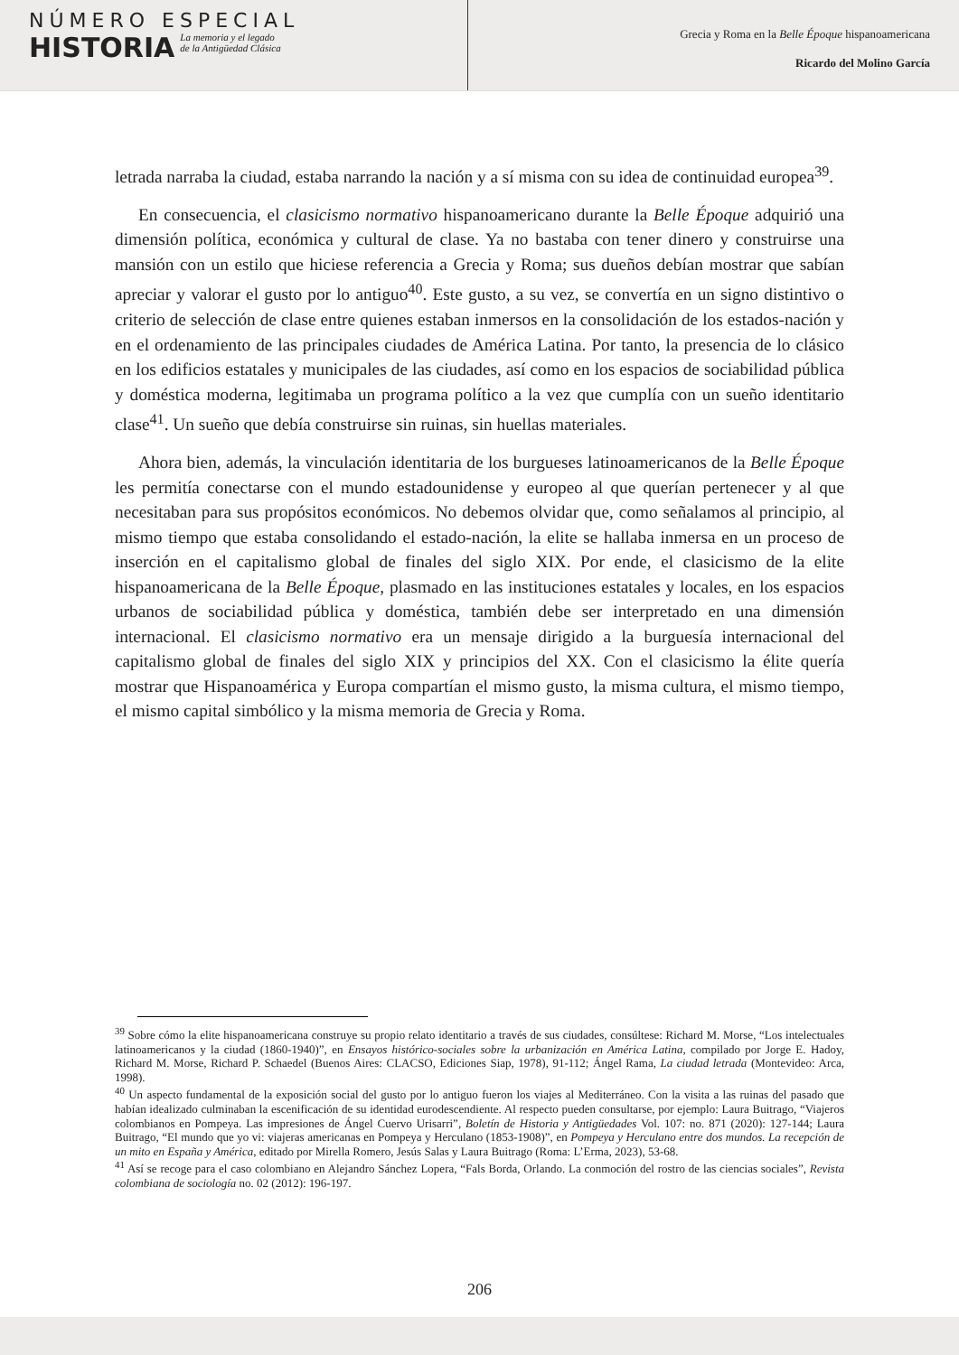NÚMERO ESPECIAL
HISTORIA
La memoria y el legado
de la Antigüedad Clásica
Grecia y Roma en la Belle Époque hispanoamericana
Ricardo del Molino García
letrada narraba la ciudad, estaba narrando la nación y a sí misma con su idea de continuidad europea<sup>39</sup>.
En consecuencia, el clasicismo normativo hispanoamericano durante la Belle Époque adquirió una dimensión política, económica y cultural de clase. Ya no bastaba con tener dinero y construirse una mansión con un estilo que hiciese referencia a Grecia y Roma; sus dueños debían mostrar que sabían apreciar y valorar el gusto por lo antiguo<sup>40</sup>. Este gusto, a su vez, se convertía en un signo distintivo o criterio de selección de clase entre quienes estaban inmersos en la consolidación de los estados-nación y en el ordenamiento de las principales ciudades de América Latina. Por tanto, la presencia de lo clásico en los edificios estatales y municipales de las ciudades, así como en los espacios de sociabilidad pública y doméstica moderna, legitimaba un programa político a la vez que cumplía con un sueño identitario clase<sup>41</sup>. Un sueño que debía construirse sin ruinas, sin huellas materiales.
Ahora bien, además, la vinculación identitaria de los burgueses latinoamericanos de la Belle Époque les permitía conectarse con el mundo estadounidense y europeo al que querían pertenecer y al que necesitaban para sus propósitos económicos. No debemos olvidar que, como señalamos al principio, al mismo tiempo que estaba consolidando el estado-nación, la elite se hallaba inmersa en un proceso de inserción en el capitalismo global de finales del siglo XIX. Por ende, el clasicismo de la elite hispanoamericana de la Belle Époque, plasmado en las instituciones estatales y locales, en los espacios urbanos de sociabilidad pública y doméstica, también debe ser interpretado en una dimensión internacional. El clasicismo normativo era un mensaje dirigido a la burguesía internacional del capitalismo global de finales del siglo XIX y principios del XX. Con el clasicismo la élite quería mostrar que Hispanoamérica y Europa compartían el mismo gusto, la misma cultura, el mismo tiempo, el mismo capital simbólico y la misma memoria de Grecia y Roma.
<sup>39</sup> Sobre cómo la elite hispanoamericana construye su propio relato identitario a través de sus ciudades, consúltese: Richard M. Morse, “Los intelectuales latinoamericanos y la ciudad (1860-1940)”, en Ensayos histórico-sociales sobre la urbanización en América Latina, compilado por Jorge E. Hadoy, Richard M. Morse, Richard P. Schaedel (Buenos Aires: CLACSO, Ediciones Siap, 1978), 91-112; Ángel Rama, La ciudad letrada (Montevideo: Arca, 1998).
<sup>40</sup> Un aspecto fundamental de la exposición social del gusto por lo antiguo fueron los viajes al Mediterráneo. Con la visita a las ruinas del pasado que habían idealizado culminaban la escenificación de su identidad eurodescendiente. Al respecto pueden consultarse, por ejemplo: Laura Buitrago, “Viajeros colombianos en Pompeya. Las impresiones de Ángel Cuervo Urisarri”, Boletín de Historia y Antigüedades Vol. 107: no. 871 (2020): 127-144; Laura Buitrago, “El mundo que yo vi: viajeras americanas en Pompeya y Herculano (1853-1908)”, en Pompeya y Herculano entre dos mundos. La recepción de un mito en España y América, editado por Mirella Romero, Jesús Salas y Laura Buitrago (Roma: L’Erma, 2023), 53-68.
<sup>41</sup> Así se recoge para el caso colombiano en Alejandro Sánchez Lopera, “Fals Borda, Orlando. La conmoción del rostro de las ciencias sociales”, Revista colombiana de sociología no. 02 (2012): 196-197.
206